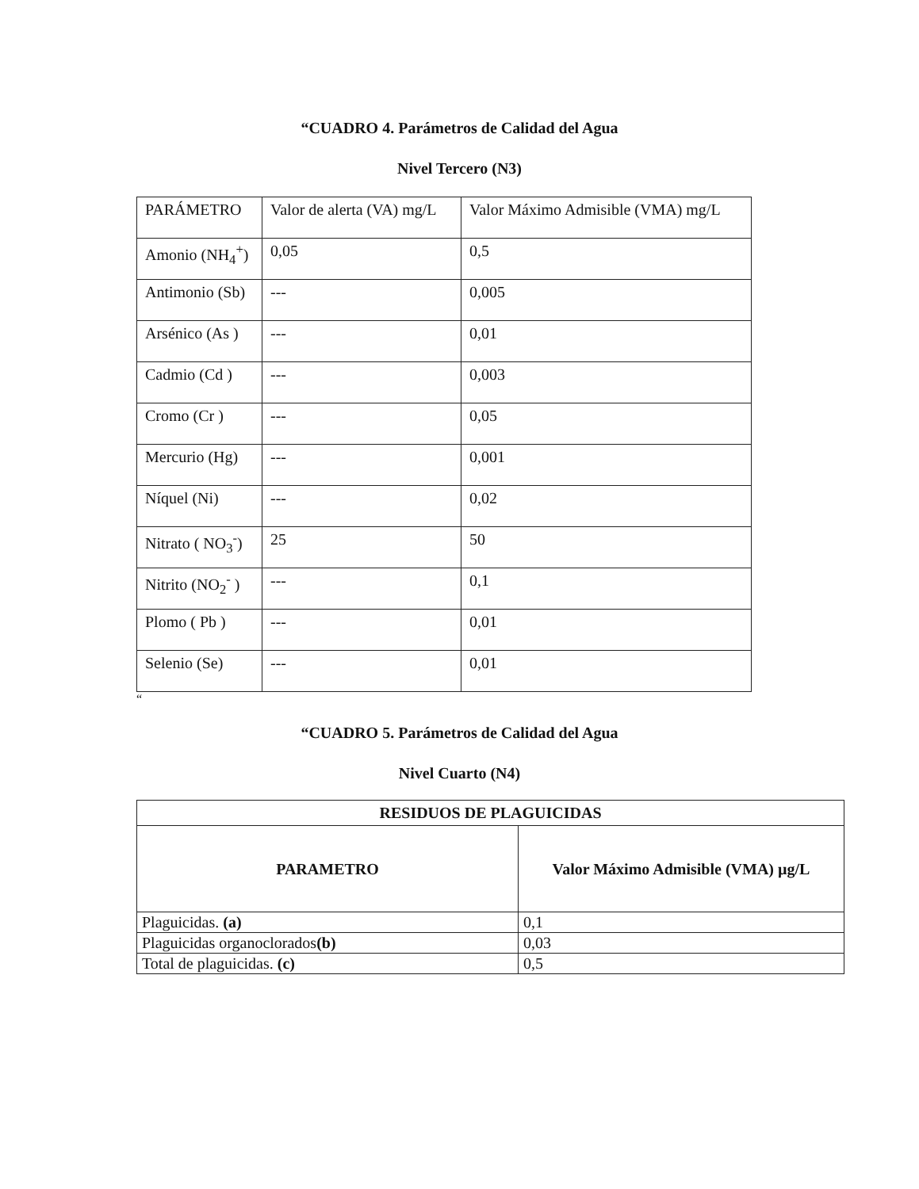“CUADRO 4. Parámetros de Calidad del Agua
Nivel Tercero (N3)
| PARÁMETRO | Valor de alerta (VA) mg/L | Valor Máximo Admisible (VMA) mg/L |
| Amonio (NH<sub>4</sub><sup>+</sup>) | 0,05 | 0,5 |
| Antimonio (Sb) | --- | 0,005 |
| Arsénico (As ) | --- | 0,01 |
| Cadmio (Cd ) | --- | 0,003 |
| Cromo (Cr ) | --- | 0,05 |
| Mercurio (Hg) | --- | 0,001 |
| Níquel (Ni) | --- | 0,02 |
| Nitrato ( NO<sub>3</sub><sup>-</sup>) | 25 | 50 |
| Nitrito (NO<sub>2</sub><sup>-</sup> ) | --- | 0,1 |
| Plomo ( Pb ) | --- | 0,01 |
| Selenio (Se) | --- | 0,01 |
“
“CUADRO 5. Parámetros de Calidad del Agua
Nivel Cuarto (N4)
| RESIDUOS DE PLAGUICIDAS | |
| --- | --- |
| PARAMETRO | Valor Máximo Admisible (VMA) µg/L |
| Plaguicidas. (a) | 0,1 |
| Plaguicidas organoclorados (b) | 0,03 |
| Total de plaguicidas. (c) | 0,5 |